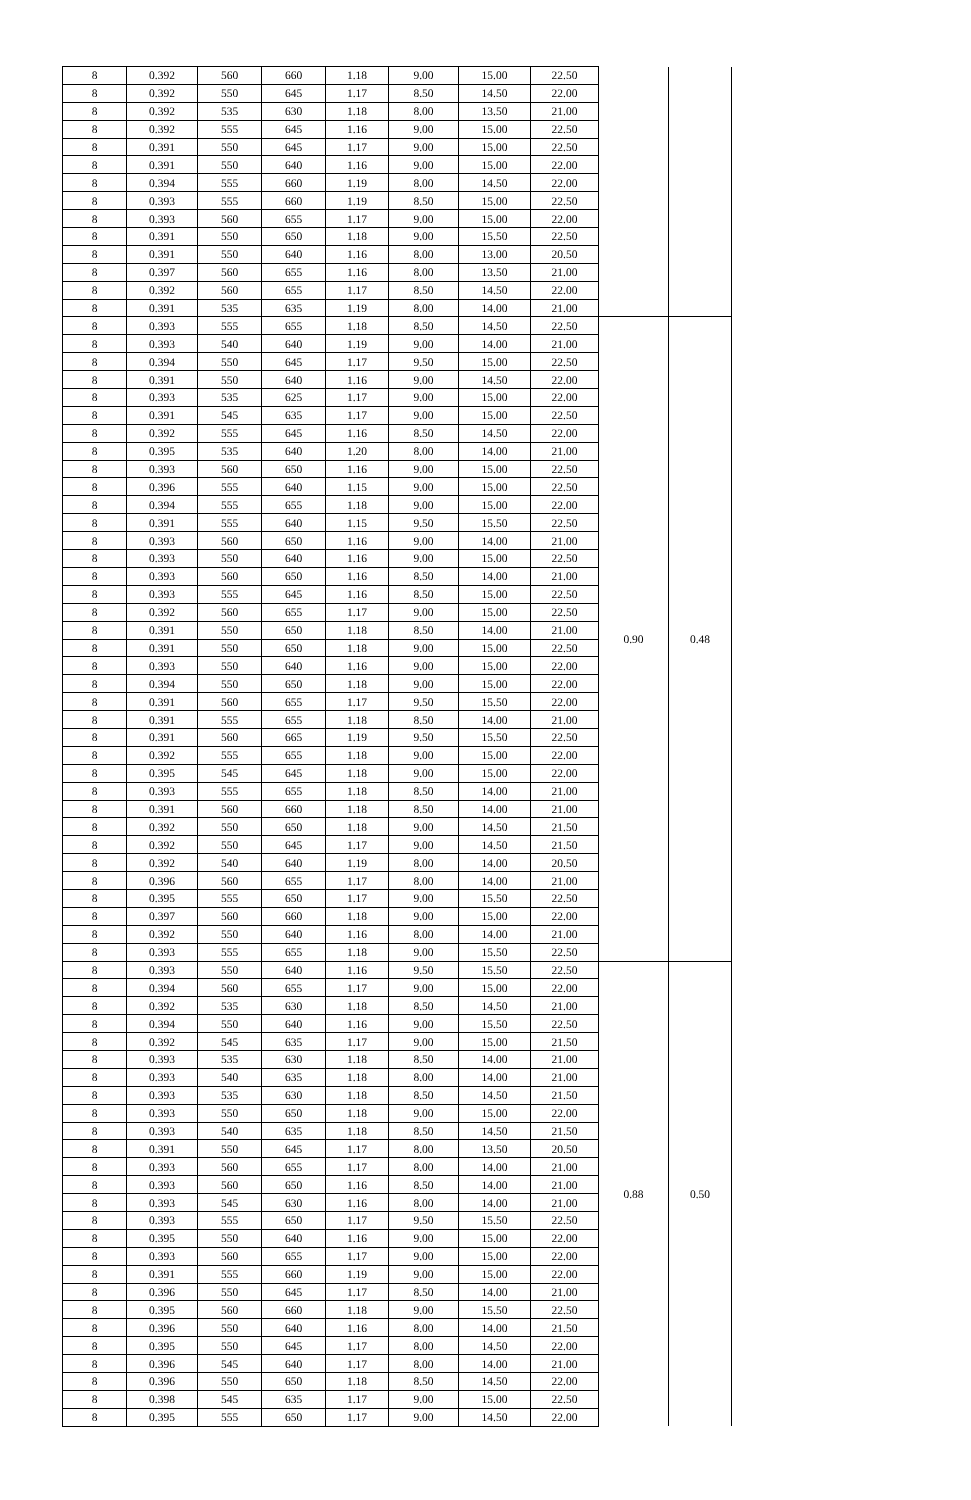| 8 | 0.392 | 560 | 660 | 1.18 | 9.00 | 15.00 | 22.50 | | |
| 8 | 0.392 | 550 | 645 | 1.17 | 8.50 | 14.50 | 22.00 | | |
| 8 | 0.392 | 535 | 630 | 1.18 | 8.00 | 13.50 | 21.00 | | |
| 8 | 0.392 | 555 | 645 | 1.16 | 9.00 | 15.00 | 22.50 | | |
| 8 | 0.391 | 550 | 645 | 1.17 | 9.00 | 15.00 | 22.50 | | |
| 8 | 0.391 | 550 | 640 | 1.16 | 9.00 | 15.00 | 22.00 | | |
| 8 | 0.394 | 555 | 660 | 1.19 | 8.00 | 14.50 | 22.00 | | |
| 8 | 0.393 | 555 | 660 | 1.19 | 8.50 | 15.00 | 22.50 | | |
| 8 | 0.393 | 560 | 655 | 1.17 | 9.00 | 15.00 | 22.00 | | |
| 8 | 0.391 | 550 | 650 | 1.18 | 9.00 | 15.50 | 22.50 | | |
| 8 | 0.391 | 550 | 640 | 1.16 | 8.00 | 13.00 | 20.50 | | |
| 8 | 0.397 | 560 | 655 | 1.16 | 8.00 | 13.50 | 21.00 | | |
| 8 | 0.392 | 560 | 655 | 1.17 | 8.50 | 14.50 | 22.00 | | |
| 8 | 0.391 | 535 | 635 | 1.19 | 8.00 | 14.00 | 21.00 | | |
| 8 | 0.393 | 555 | 655 | 1.18 | 8.50 | 14.50 | 22.50 | 0.90 | 0.48 |
| 8 | 0.393 | 540 | 640 | 1.19 | 9.00 | 14.00 | 21.00 | | |
| 8 | 0.394 | 550 | 645 | 1.17 | 9.50 | 15.00 | 22.50 | | |
| 8 | 0.391 | 550 | 640 | 1.16 | 9.00 | 14.50 | 22.00 | | |
| 8 | 0.393 | 535 | 625 | 1.17 | 9.00 | 15.00 | 22.00 | | |
| 8 | 0.391 | 545 | 635 | 1.17 | 9.00 | 15.00 | 22.50 | | |
| 8 | 0.392 | 555 | 645 | 1.16 | 8.50 | 14.50 | 22.00 | | |
| 8 | 0.395 | 535 | 640 | 1.20 | 8.00 | 14.00 | 21.00 | | |
| 8 | 0.393 | 560 | 650 | 1.16 | 9.00 | 15.00 | 22.50 | | |
| 8 | 0.396 | 555 | 640 | 1.15 | 9.00 | 15.00 | 22.50 | | |
| 8 | 0.394 | 555 | 655 | 1.18 | 9.00 | 15.00 | 22.00 | | |
| 8 | 0.391 | 555 | 640 | 1.15 | 9.50 | 15.50 | 22.50 | | |
| 8 | 0.393 | 560 | 650 | 1.16 | 9.00 | 14.00 | 21.00 | | |
| 8 | 0.393 | 550 | 640 | 1.16 | 9.00 | 15.00 | 22.50 | | |
| 8 | 0.393 | 560 | 650 | 1.16 | 8.50 | 14.00 | 21.00 | | |
| 8 | 0.393 | 555 | 645 | 1.16 | 8.50 | 15.00 | 22.50 | | |
| 8 | 0.392 | 560 | 655 | 1.17 | 9.00 | 15.00 | 22.50 | | |
| 8 | 0.391 | 550 | 650 | 1.18 | 8.50 | 14.00 | 21.00 | | |
| 8 | 0.391 | 550 | 650 | 1.18 | 9.00 | 15.00 | 22.50 | | |
| 8 | 0.393 | 550 | 640 | 1.16 | 9.00 | 15.00 | 22.00 | | |
| 8 | 0.394 | 550 | 650 | 1.18 | 9.00 | 15.00 | 22.00 | | |
| 8 | 0.391 | 560 | 655 | 1.17 | 9.50 | 15.50 | 22.00 | | |
| 8 | 0.391 | 555 | 655 | 1.18 | 8.50 | 14.00 | 21.00 | | |
| 8 | 0.391 | 560 | 665 | 1.19 | 9.50 | 15.50 | 22.50 | | |
| 8 | 0.392 | 555 | 655 | 1.18 | 9.00 | 15.00 | 22.00 | | |
| 8 | 0.395 | 545 | 645 | 1.18 | 9.00 | 15.00 | 22.00 | | |
| 8 | 0.393 | 555 | 655 | 1.18 | 8.50 | 14.00 | 21.00 | | |
| 8 | 0.391 | 560 | 660 | 1.18 | 8.50 | 14.00 | 21.00 | | |
| 8 | 0.392 | 550 | 650 | 1.18 | 9.00 | 14.50 | 21.50 | | |
| 8 | 0.392 | 550 | 645 | 1.17 | 9.00 | 14.50 | 21.50 | | |
| 8 | 0.392 | 540 | 640 | 1.19 | 8.00 | 14.00 | 20.50 | | |
| 8 | 0.396 | 560 | 655 | 1.17 | 8.00 | 14.00 | 21.00 | | |
| 8 | 0.395 | 555 | 650 | 1.17 | 9.00 | 15.50 | 22.50 | | |
| 8 | 0.397 | 560 | 660 | 1.18 | 9.00 | 15.00 | 22.00 | | |
| 8 | 0.392 | 550 | 640 | 1.16 | 8.00 | 14.00 | 21.00 | | |
| 8 | 0.393 | 555 | 655 | 1.18 | 9.00 | 15.50 | 22.50 | | |
| 8 | 0.393 | 550 | 640 | 1.16 | 9.50 | 15.50 | 22.50 | 0.88 | 0.50 |
| 8 | 0.394 | 560 | 655 | 1.17 | 9.00 | 15.00 | 22.00 | | |
| 8 | 0.392 | 535 | 630 | 1.18 | 8.50 | 14.50 | 21.00 | | |
| 8 | 0.394 | 550 | 640 | 1.16 | 9.00 | 15.50 | 22.50 | | |
| 8 | 0.392 | 545 | 635 | 1.17 | 9.00 | 15.00 | 21.50 | | |
| 8 | 0.393 | 535 | 630 | 1.18 | 8.50 | 14.00 | 21.00 | | |
| 8 | 0.393 | 540 | 635 | 1.18 | 8.00 | 14.00 | 21.00 | | |
| 8 | 0.393 | 535 | 630 | 1.18 | 8.50 | 14.50 | 21.50 | | |
| 8 | 0.393 | 550 | 650 | 1.18 | 9.00 | 15.00 | 22.00 | | |
| 8 | 0.393 | 540 | 635 | 1.18 | 8.50 | 14.50 | 21.50 | | |
| 8 | 0.391 | 550 | 645 | 1.17 | 8.00 | 13.50 | 20.50 | | |
| 8 | 0.393 | 560 | 655 | 1.17 | 8.00 | 14.00 | 21.00 | | |
| 8 | 0.393 | 560 | 650 | 1.16 | 8.50 | 14.00 | 21.00 | | |
| 8 | 0.393 | 545 | 630 | 1.16 | 8.00 | 14.00 | 21.00 | | |
| 8 | 0.393 | 555 | 650 | 1.17 | 9.50 | 15.50 | 22.50 | | |
| 8 | 0.395 | 550 | 640 | 1.16 | 9.00 | 15.00 | 22.00 | | |
| 8 | 0.393 | 560 | 655 | 1.17 | 9.00 | 15.00 | 22.00 | | |
| 8 | 0.391 | 555 | 660 | 1.19 | 9.00 | 15.00 | 22.00 | | |
| 8 | 0.396 | 550 | 645 | 1.17 | 8.50 | 14.00 | 21.00 | | |
| 8 | 0.395 | 560 | 660 | 1.18 | 9.00 | 15.50 | 22.50 | | |
| 8 | 0.396 | 550 | 640 | 1.16 | 8.00 | 14.00 | 21.50 | | |
| 8 | 0.395 | 550 | 645 | 1.17 | 8.00 | 14.50 | 22.00 | | |
| 8 | 0.396 | 545 | 640 | 1.17 | 8.00 | 14.00 | 21.00 | | |
| 8 | 0.396 | 550 | 650 | 1.18 | 8.50 | 14.50 | 22.00 | | |
| 8 | 0.398 | 545 | 635 | 1.17 | 9.00 | 15.00 | 22.50 | | |
| 8 | 0.395 | 555 | 650 | 1.17 | 9.00 | 14.50 | 22.00 | | |